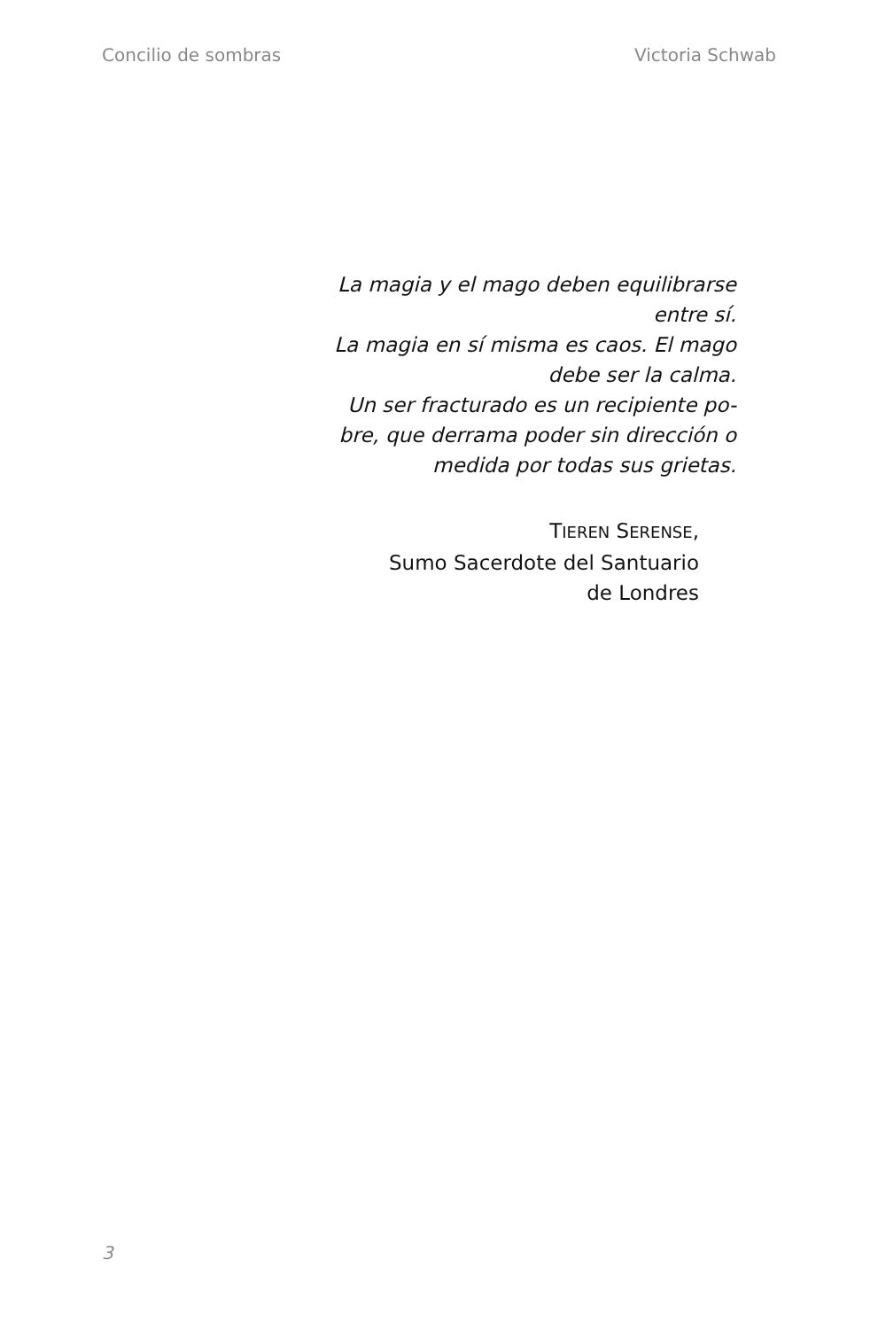Concilio de sombras Victoria Schwab
La magia y el mago deben equilibrarse entre sí.
La magia en sí misma es caos. El mago debe ser la calma.
Un ser fracturado es un recipiente po-bre, que derrama poder sin dirección o medida por todas sus grietas.
TIEREN SERENSE,
Sumo Sacerdote del Santuario
de Londres
3